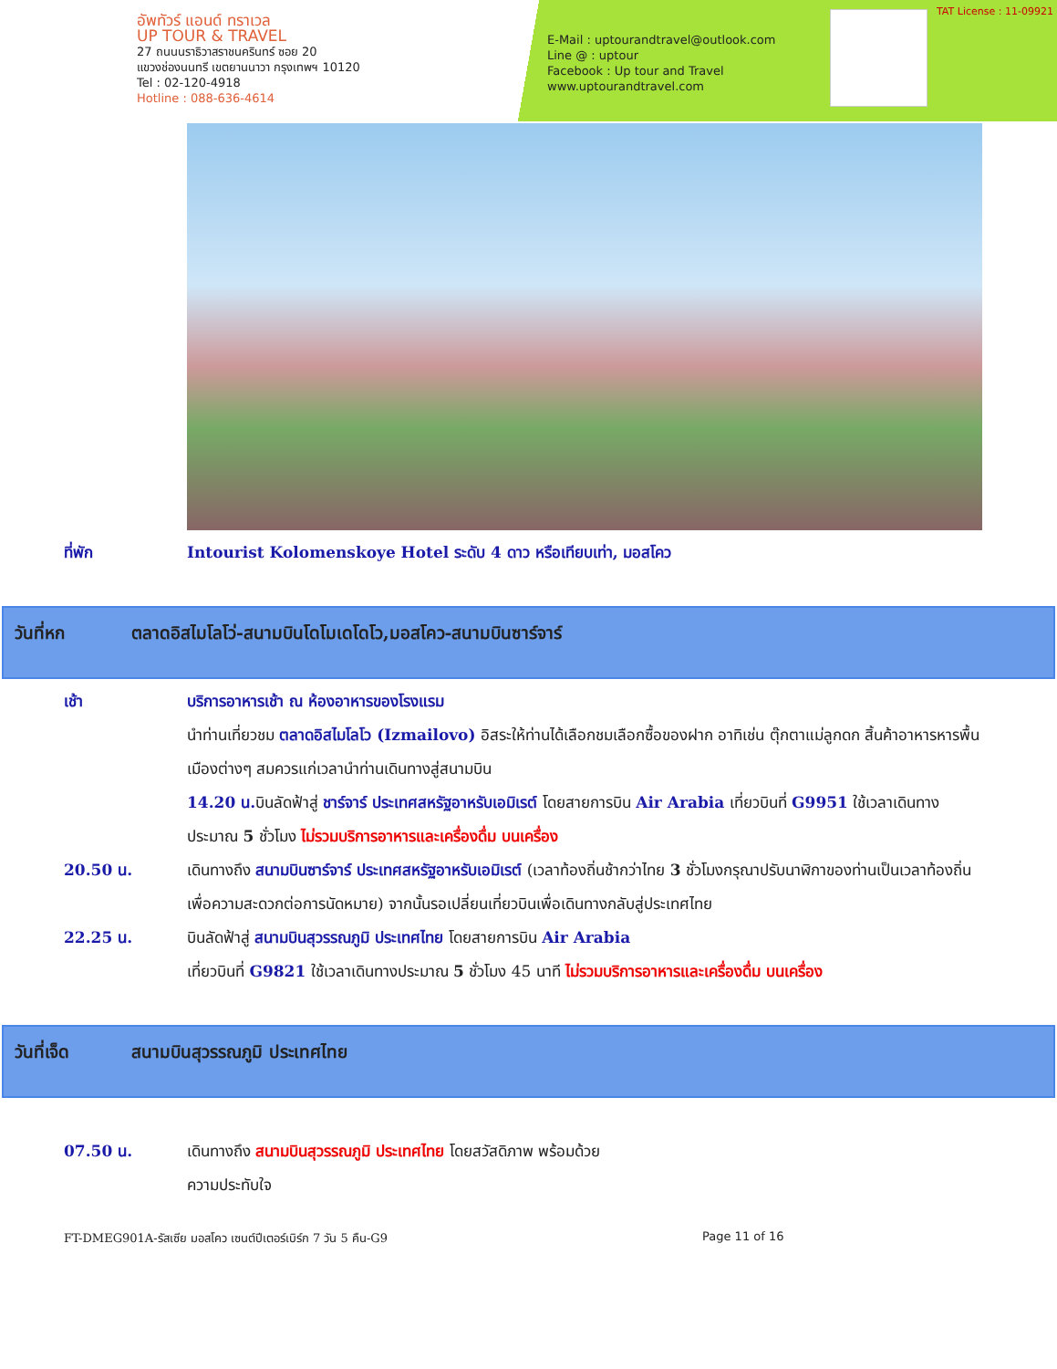อัพทัวร์ แอนด์ ทราเวล
UP TOUR & TRAVEL
27 ถนนนราธิวาสราชนครินทร์ ซอย 20
แขวงช่องนนทรี เขตยานนาวา กรุงเทพฯ 10120
Tel : 02-120-4918
Hotline : 088-636-4614
E-Mail : uptourandtravel@outlook.com
Line @ : uptour
Facebook : Up tour and Travel
www.uptourandtravel.com
TAT License : 11-09921
ที่พัก Intourist Kolomenskoye Hotel ระดับ 4 ดาว หรือเทียบเท่า, มอสโคว
วันที่หก ตลาดอิสไมโลโว่-สนามบินโดโมเดโดโว,มอสโคว-สนามบินซาร์จาร์
เช้า บริการอาหารเช้า ณ ห้องอาหารของโรงแรม
นำท่านเที่ยวชม ตลาดอิสไมโลโว (Izmailovo) อิสระให้ท่านได้เลือกชมเลือกซื้อของฝาก อาทิเช่น ตุ๊กตาแม่ลูกดก สิ้นค้าอาหารหารพื้นเมืองต่างๆ สมควรแก่เวลานำท่านเดินทางสู่สนามบิน
14.20 น. บินลัดฟ้าสู่ ชาร์จาร์ ประเทศสหรัฐอาหรับเอมิเรต์ โดยสายการบิน Air Arabia เที่ยวบินที่ G9951 ใช้เวลาเดินทางประมาณ 5 ชั่วโมง ไม่รวมบริการอาหารและเครื่องดื่ม บนเครื่อง
20.50 น. เดินทางถึง สนามบินซาร์จาร์ ประเทศสหรัฐอาหรับเอมิเรต์ (เวลาท้องถิ่นช้ากว่าไทย 3 ชั่วโมงกรุณาปรับนาฬิกาของท่านเป็นเวลาท้องถิ่นเพื่อความสะดวกต่อการนัดหมาย) จากนั้นรอเปลี่ยนเที่ยวบินเพื่อเดินทางกลับสู่ประเทศไทย
22.25 น. บินลัดฟ้าสู่ สนามบินสุวรรณภูมิ ประเทศไทย โดยสายการบิน Air Arabia
เที่ยวบินที่ G9821 ใช้เวลาเดินทางประมาณ 5 ชั่วโมง 45 นาที ไม่รวมบริการอาหารและเครื่องดื่ม บนเครื่อง
วันที่เจ็ด สนามบินสุวรรณภูมิ ประเทศไทย
07.50 น. เดินทางถึง สนามบินสุวรรณภูมิ ประเทศไทย โดยสวัสดิภาพ พร้อมด้วย
ความประทับใจ
FT-DMEG901A-รัสเซีย มอสโคว เซนต์ปีเตอร์เบิร์ก 7 วัน 5 คืน-G9 Page 11 of 16